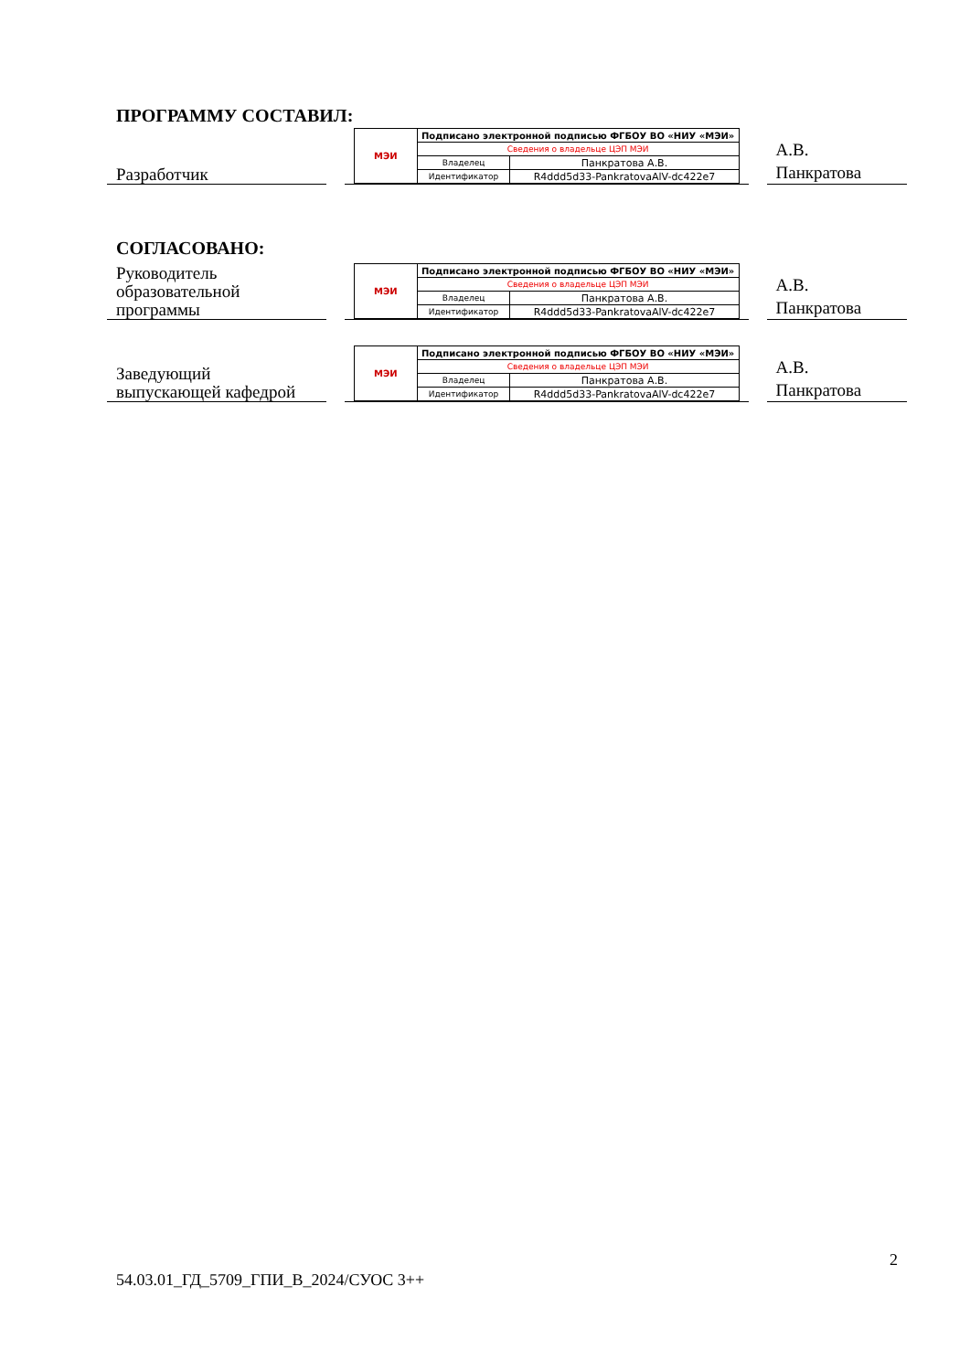ПРОГРАММУ СОСТАВИЛ:
Разработчик
| МЭИ | Подписано электронной подписью ФГБОУ ВО «НИУ «МЭИ» | |
| | Сведения о владельце ЦЭП МЭИ | |
| | Владелец | Панкратова А.В. |
| | Идентификатор | R4ddd5d33-PankratovaAlV-dc422e7 |
А.В.
Панкратова
СОГЛАСОВАНО:
Руководитель
образовательной
программы
| МЭИ | Подписано электронной подписью ФГБОУ ВО «НИУ «МЭИ» | |
| | Сведения о владельце ЦЭП МЭИ | |
| | Владелец | Панкратова А.В. |
| | Идентификатор | R4ddd5d33-PankratovaAlV-dc422e7 |
А.В.
Панкратова
Заведующий
выпускающей кафедрой
| МЭИ | Подписано электронной подписью ФГБОУ ВО «НИУ «МЭИ» | |
| | Сведения о владельце ЦЭП МЭИ | |
| | Владелец | Панкратова А.В. |
| | Идентификатор | R4ddd5d33-PankratovaAlV-dc422e7 |
А.В.
Панкратова
2
54.03.01_ГД_5709_ГПИ_В_2024/СУОС 3++